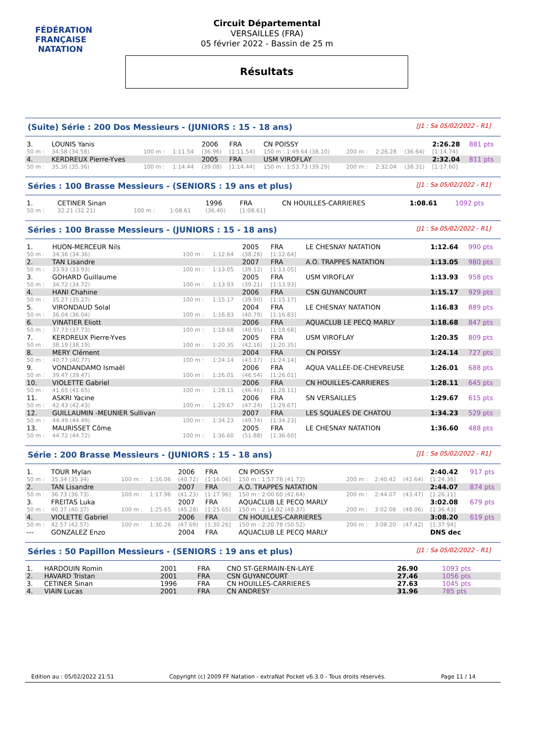FÉDÉRATION FRANÇAISE
NATATION
Circuit Départemental
VERSAILLES (FRA)
05 février 2022 - Bassin de 25 m
Résultats
(Suite) Série : 200 Dos Messieurs - (JUNIORS : 15 - 18 ans) [J1 : Sa 05/02/2022 - R1]
| 3. | LOUNIS Yanis | | | 2006 | FRA | CN POISSY | | | | 2:26.28 | 881 pts |
| 50 m : | 34.58 (34.58) | 100 m : | 1:11.54 | (36.96) | [1:11.54] | 150 m : 1:49.64 (38.10) | 200 m : | 2:26.28 | (36.64) | [1:14.74] | |
| 4. | KERDREUX Pierre-Yves | | | 2005 | FRA | USM VIROFLAY | | | | 2:32.04 | 811 pts |
| 50 m : | 35.36 (35.36) | 100 m : | 1:14.44 | (39.08) | [1:14.44] | 150 m : 1:53.73 (39.29) | 200 m : | 2:32.04 | (38.31) | [1:17.60] | |
Séries : 100 Brasse Messieurs - (SENIORS : 19 ans et plus) [J1 : Sa 05/02/2022 - R1]
| 1. | CETINER Sinan | | | 1996 | FRA | CN HOUILLES-CARRIERES | 1:08.61 | 1092 pts |
| 50 m : | 32.21 (32.21) | 100 m : | 1:08.61 | (36.40) | [1:08.61] | | | |
Séries : 100 Brasse Messieurs - (JUNIORS : 15 - 18 ans) [J1 : Sa 05/02/2022 - R1]
| 1. | HUON-MERCEUR Nils | | | 2005 | FRA | LE CHESNAY NATATION | 1:12.64 | 990 pts |
| 50 m : | 34.36 (34.36) | 100 m : | 1:12.64 | (38.28) | [1:12.64] | | | |
| 2. | TAN Lisandre | | | 2007 | FRA | A.O. TRAPPES NATATION | 1:13.05 | 980 pts |
| 50 m : | 33.93 (33.93) | 100 m : | 1:13.05 | (39.12) | [1:13.05] | | | |
| 3. | GOHARD Guillaume | | | 2005 | FRA | USM VIROFLAY | 1:13.93 | 958 pts |
| 50 m : | 34.72 (34.72) | 100 m : | 1:13.93 | (39.21) | [1:13.93] | | | |
| 4. | HANI Chahine | | | 2006 | FRA | CSN GUYANCOURT | 1:15.17 | 929 pts |
| 50 m : | 35.27 (35.27) | 100 m : | 1:15.17 | (39.90) | [1:15.17] | | | |
| 5. | VIRONDAUD Solal | | | 2004 | FRA | LE CHESNAY NATATION | 1:16.83 | 889 pts |
| 50 m : | 36.04 (36.04) | 100 m : | 1:16.83 | (40.79) | [1:16.83] | | | |
| 6. | VINATIER Eliott | | | 2006 | FRA | AQUACLUB LE PECQ MARLY | 1:18.68 | 847 pts |
| 50 m : | 37.73 (37.73) | 100 m : | 1:18.68 | (40.95) | [1:18.68] | | | |
| 7. | KERDREUX Pierre-Yves | | | 2005 | FRA | USM VIROFLAY | 1:20.35 | 809 pts |
| 50 m : | 38.19 (38.19) | 100 m : | 1:20.35 | (42.16) | [1:20.35] | | | |
| 8. | MERY Clément | | | 2004 | FRA | CN POISSY | 1:24.14 | 727 pts |
| 50 m : | 40.77 (40.77) | 100 m : | 1:24.14 | (43.37) | [1:24.14] | | | |
| 9. | VONDANDAMO Ismaël | | | 2006 | FRA | AQUA VALLÉE-DE-CHEVREUSE | 1:26.01 | 688 pts |
| 50 m : | 39.47 (39.47) | 100 m : | 1:26.01 | (46.54) | [1:26.01] | | | |
| 10. | VIOLETTE Gabriel | | | 2006 | FRA | CN HOUILLES-CARRIERES | 1:28.11 | 645 pts |
| 50 m : | 41.65 (41.65) | 100 m : | 1:28.11 | (46.46) | [1:28.11] | | | |
| 11. | ASKRI Yacine | | | 2006 | FRA | SN VERSAILLES | 1:29.67 | 615 pts |
| 50 m : | 42.43 (42.43) | 100 m : | 1:29.67 | (47.24) | [1:29.67] | | | |
| 12. | GUILLAUMIN -MEUNIER Sullivan | | | 2007 | FRA | LES SQUALES DE CHATOU | 1:34.23 | 529 pts |
| 50 m : | 44.49 (44.49) | 100 m : | 1:34.23 | (49.74) | [1:34.23] | | | |
| 13. | MAURISSET Côme | | | 2005 | FRA | LE CHESNAY NATATION | 1:36.60 | 488 pts |
| 50 m : | 44.72 (44.72) | 100 m : | 1:36.60 | (51.88) | [1:36.60] | | | |
Série : 200 Brasse Messieurs - (JUNIORS : 15 - 18 ans) [J1 : Sa 05/02/2022 - R1]
| 1. | TOUR Mylan | | | 2006 | FRA | CN POISSY | | | | 2:40.42 | 917 pts |
| 50 m : | 35.34 (35.34) | 100 m : | 1:16.06 | (40.72) | [1:16.06] | 150 m : 1:57.78 (41.72) | 200 m : | 2:40.42 | (42.64) | [1:24.36] | |
| 2. | TAN Lisandre | | | 2007 | FRA | A.O. TRAPPES NATATION | | | | 2:44.07 | 874 pts |
| 50 m : | 36.73 (36.73) | 100 m : | 1:17.96 | (41.23) | [1:17.96] | 150 m : 2:00.60 (42.64) | 200 m : | 2:44.07 | (43.47) | [1:26.11] | |
| 3. | FREITAS Luka | | | 2007 | FRA | AQUACLUB LE PECQ MARLY | | | | 3:02.08 | 679 pts |
| 50 m : | 40.37 (40.37) | 100 m : | 1:25.65 | (45.28) | [1:25.65] | 150 m : 2:14.02 (48.37) | 200 m : | 3:02.08 | (48.06) | [1:36.43] | |
| 4. | VIOLETTE Gabriel | | | 2006 | FRA | CN HOUILLES-CARRIERES | | | | 3:08.20 | 619 pts |
| 50 m : | 42.57 (42.57) | 100 m : | 1:30.26 | (47.69) | [1:30.26] | 150 m : 2:20.78 (50.52) | 200 m : | 3:08.20 | (47.42) | [1:37.94] | |
| --- | GONZALEZ Enzo | | | 2004 | FRA | AQUACLUB LE PECQ MARLY | | | | DNS dec | |
Séries : 50 Papillon Messieurs - (SENIORS : 19 ans et plus) [J1 : Sa 05/02/2022 - R1]
| 1. | HARDOUIN Romin | 2001 | FRA | CNO ST-GERMAIN-EN-LAYE | 26.90 | 1093 pts |
| 2. | HAVARD Tristan | 2001 | FRA | CSN GUYANCOURT | 27.46 | 1056 pts |
| 3. | CETINER Sinan | 1996 | FRA | CN HOUILLES-CARRIERES | 27.63 | 1045 pts |
| 4. | VIAIN Lucas | 2001 | FRA | CN ANDRESY | 31.96 | 785 pts |
Edition au : 05/02/2022 21:51 Copyright (c) 2009 FF Natation - extraNat Pocket v6.3.0 - Tous droits réservés. Page 11 / 14